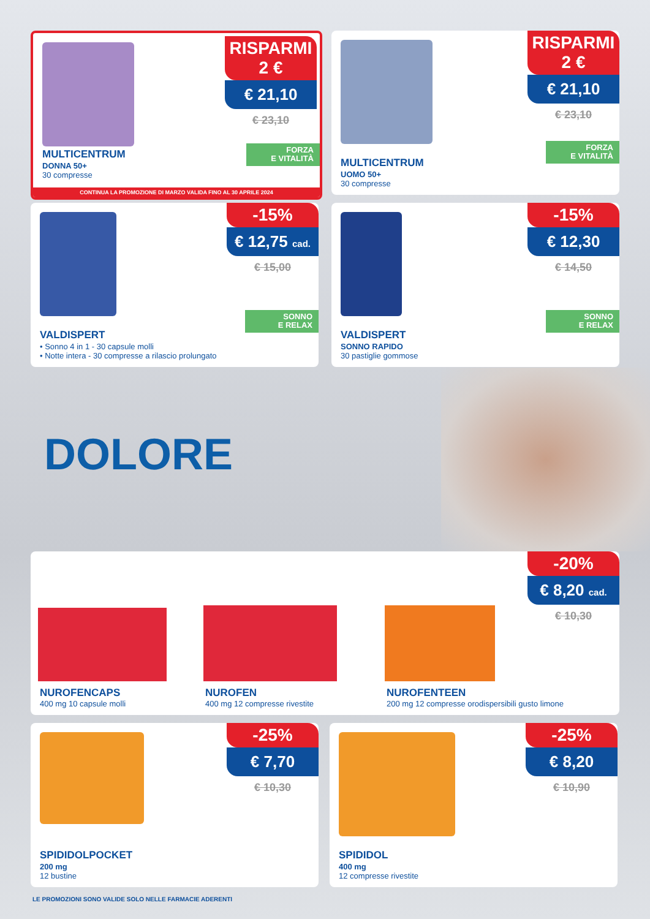RISPARMI
2 €
€ 21,10
€ 23,10
FORZA
E VITALITÀ
MULTICENTRUM
DONNA 50+
30 compresse
CONTINUA LA PROMOZIONE DI MARZO VALIDA FINO AL 30 APRILE 2024
RISPARMI
2 €
€ 21,10
€ 23,10
FORZA
E VITALITÀ
MULTICENTRUM
UOMO 50+
30 compresse
-15%
€ 12,75 cad.
€ 15,00
SONNO
E RELAX
VALDISPERT
• Sonno 4 in 1 - 30 capsule molli
• Notte intera - 30 compresse a rilascio prolungato
-15%
€ 12,30
€ 14,50
SONNO
E RELAX
VALDISPERT
SONNO RAPIDO
30 pastiglie gommose
DOLORE
-20%
€ 8,20 cad.
€ 10,30
NUROFENCAPS
400 mg 10 capsule molli
NUROFEN
400 mg 12 compresse rivestite
NUROFENTEEN
200 mg 12 compresse orodispersibili gusto limone
-25%
€ 7,70
€ 10,30
SPIDIDOLPOCKET
200 mg
12 bustine
-25%
€ 8,20
€ 10,90
SPIDIDOL
400 mg
12 compresse rivestite
LE PROMOZIONI SONO VALIDE SOLO NELLE FARMACIE ADERENTI